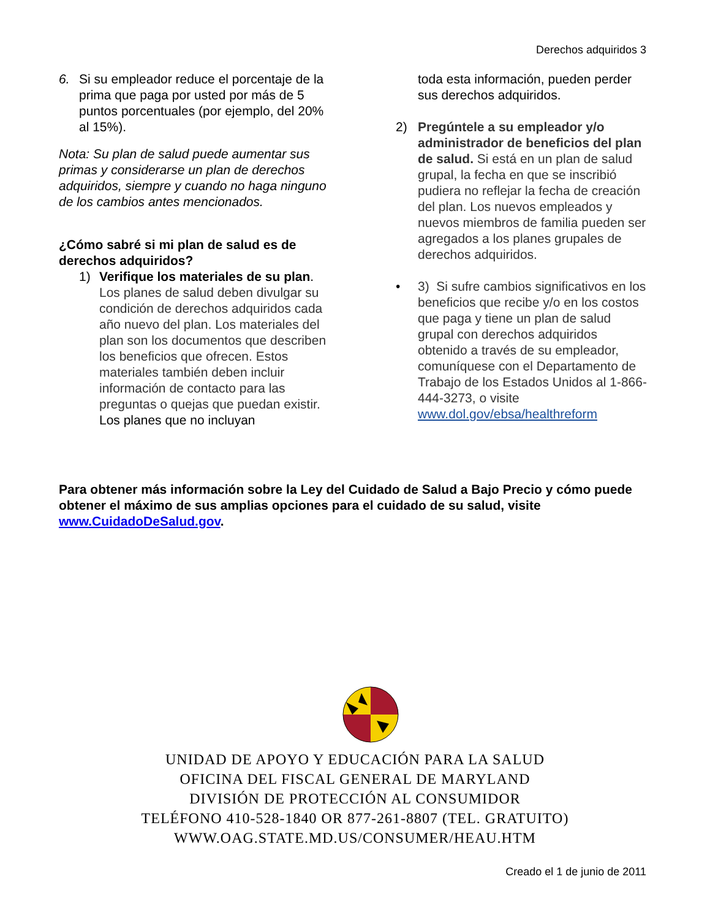Derechos adquiridos 3
6. Si su empleador reduce el porcentaje de la prima que paga por usted por más de 5 puntos porcentuales (por ejemplo, del 20% al 15%).
Nota: Su plan de salud puede aumentar sus primas y considerarse un plan de derechos adquiridos, siempre y cuando no haga ninguno de los cambios antes mencionados.
¿Cómo sabré si mi plan de salud es de derechos adquiridos?
1) Verifique los materiales de su plan. Los planes de salud deben divulgar su condición de derechos adquiridos cada año nuevo del plan. Los materiales del plan son los documentos que describen los beneficios que ofrecen. Estos materiales también deben incluir información de contacto para las preguntas o quejas que puedan existir. Los planes que no incluyan
toda esta información, pueden perder sus derechos adquiridos.
2) Pregúntele a su empleador y/o administrador de beneficios del plan de salud. Si está en un plan de salud grupal, la fecha en que se inscribió pudiera no reflejar la fecha de creación del plan. Los nuevos empleados y nuevos miembros de familia pueden ser agregados a los planes grupales de derechos adquiridos.
• 3) Si sufre cambios significativos en los beneficios que recibe y/o en los costos que paga y tiene un plan de salud grupal con derechos adquiridos obtenido a través de su empleador, comuníquese con el Departamento de Trabajo de los Estados Unidos al 1-866-444-3273, o visite www.dol.gov/ebsa/healthreform
Para obtener más información sobre la Ley del Cuidado de Salud a Bajo Precio y cómo puede obtener el máximo de sus amplias opciones para el cuidado de su salud, visite www.CuidadoDeSalud.gov.
UNIDAD DE APOYO Y EDUCACIÓN PARA LA SALUD
OFICINA DEL FISCAL GENERAL DE MARYLAND
DIVISIÓN DE PROTECCIÓN AL CONSUMIDOR
TELÉFONO 410-528-1840 OR 877-261-8807 (TEL. GRATUITO)
WWW.OAG.STATE.MD.US/CONSUMER/HEAU.HTM
Creado el 1 de junio de 2011